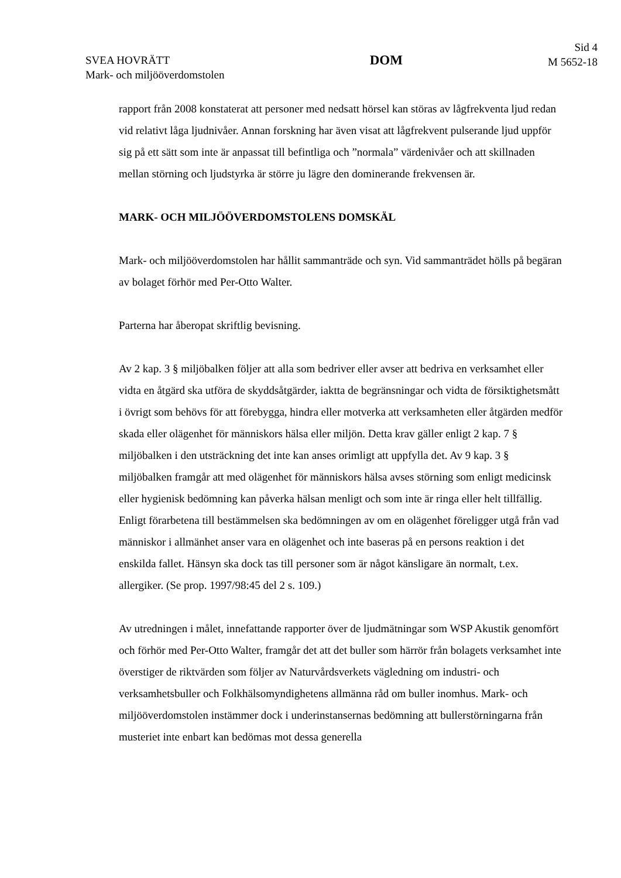SVEA HOVRÄTT
Mark- och miljööverdomstolen
DOM
Sid 4
M 5652-18
rapport från 2008 konstaterat att personer med nedsatt hörsel kan störas av lågfrekventa ljud redan vid relativt låga ljudnivåer. Annan forskning har även visat att lågfrekvent pulserande ljud uppför sig på ett sätt som inte är anpassat till befintliga och ”normala” värdenivåer och att skillnaden mellan störning och ljudstyrka är större ju lägre den dominerande frekvensen är.
MARK- OCH MILJÖÖVERDOMSTOLENS DOMSKÄL
Mark- och miljööverdomstolen har hållit sammanträde och syn. Vid sammanträdet hölls på begäran av bolaget förhör med Per-Otto Walter.
Parterna har åberopat skriftlig bevisning.
Av 2 kap. 3 § miljöbalken följer att alla som bedriver eller avser att bedriva en verksamhet eller vidta en åtgärd ska utföra de skyddsåtgärder, iaktta de begränsningar och vidta de försiktighetsmått i övrigt som behövs för att förebygga, hindra eller motverka att verksamheten eller åtgärden medför skada eller olägenhet för människors hälsa eller miljön. Detta krav gäller enligt 2 kap. 7 § miljöbalken i den utsträckning det inte kan anses orimligt att uppfylla det. Av 9 kap. 3 § miljöbalken framgår att med olägenhet för människors hälsa avses störning som enligt medicinsk eller hygienisk bedömning kan påverka hälsan menligt och som inte är ringa eller helt tillfällig. Enligt förarbetena till bestämmelsen ska bedömningen av om en olägenhet föreligger utgå från vad människor i allmänhet anser vara en olägenhet och inte baseras på en persons reaktion i det enskilda fallet. Hänsyn ska dock tas till personer som är något känsligare än normalt, t.ex. allergiker. (Se prop. 1997/98:45 del 2 s. 109.)
Av utredningen i målet, innefattande rapporter över de ljudmätningar som WSP Akustik genomfört och förhör med Per-Otto Walter, framgår det att det buller som härrör från bolagets verksamhet inte överstiger de riktvärden som följer av Naturvårdsverkets vägledning om industri- och verksamhetsbuller och Folkhälsomyndighetens allmänna råd om buller inomhus. Mark- och miljööverdomstolen instämmer dock i underinstansernas bedömning att bullerstörningarna från musteriet inte enbart kan bedömas mot dessa generella